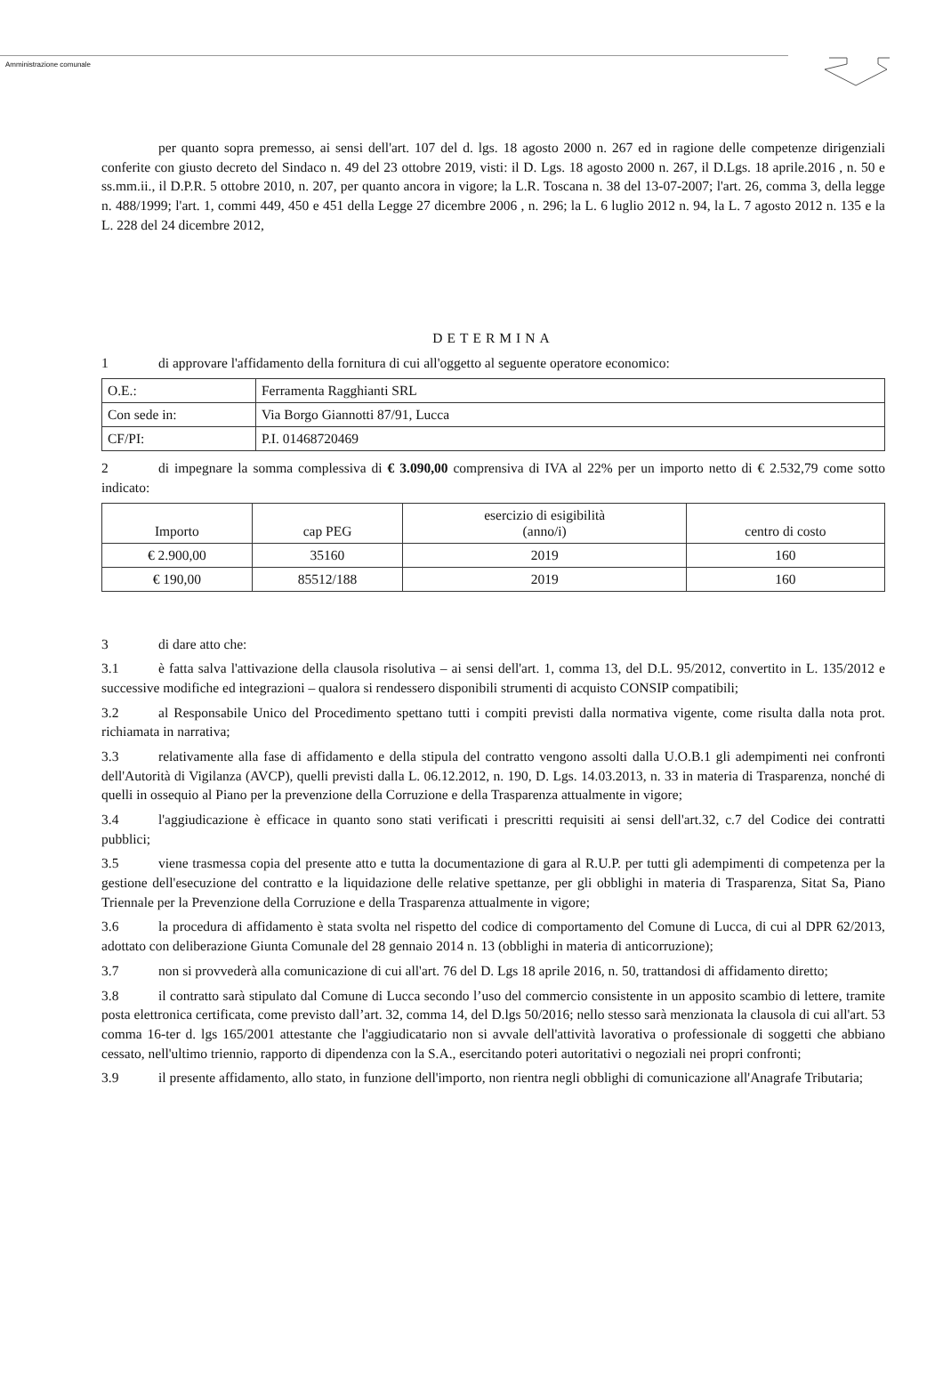Amministrazione comunale
per quanto sopra premesso, ai sensi dell'art. 107 del d. lgs. 18 agosto 2000 n. 267 ed in ragione delle competenze dirigenziali conferite con giusto decreto del Sindaco n. 49 del 23 ottobre 2019, visti: il D. Lgs. 18 agosto 2000 n. 267, il D.Lgs. 18 aprile.2016 , n. 50 e ss.mm.ii., il D.P.R. 5 ottobre 2010, n. 207, per quanto ancora in vigore; la L.R. Toscana n. 38 del 13-07-2007; l'art. 26, comma 3, della legge n. 488/1999; l'art. 1, commi 449, 450 e 451 della Legge 27 dicembre 2006 , n. 296; la L. 6 luglio 2012 n. 94, la L. 7 agosto 2012 n. 135 e la L. 228 del 24 dicembre 2012,
DETERMINA
1 di approvare l'affidamento della fornitura di cui all'oggetto al seguente operatore economico:
| O.E.: | Ferramenta Ragghianti SRL |
| Con sede in: | Via Borgo Giannotti 87/91, Lucca |
| CF/PI: | P.I. 01468720469 |
2 di impegnare la somma complessiva di € 3.090,00 comprensiva di IVA al 22% per un importo netto di € 2.532,79 come sotto indicato:
| Importo | cap PEG | esercizio di esigibilità (anno/i) | centro di costo |
| € 2.900,00 | 35160 | 2019 | 160 |
| € 190,00 | 85512/188 | 2019 | 160 |
3 di dare atto che:
3.1 è fatta salva l'attivazione della clausola risolutiva – ai sensi dell'art. 1, comma 13, del D.L. 95/2012, convertito in L. 135/2012 e successive modifiche ed integrazioni – qualora si rendessero disponibili strumenti di acquisto CONSIP compatibili;
3.2 al Responsabile Unico del Procedimento spettano tutti i compiti previsti dalla normativa vigente, come risulta dalla nota prot. richiamata in narrativa;
3.3 relativamente alla fase di affidamento e della stipula del contratto vengono assolti dalla U.O.B.1 gli adempimenti nei confronti dell'Autorità di Vigilanza (AVCP), quelli previsti dalla L. 06.12.2012, n. 190, D. Lgs. 14.03.2013, n. 33 in materia di Trasparenza, nonché di quelli in ossequio al Piano per la prevenzione della Corruzione e della Trasparenza attualmente in vigore;
3.4 l'aggiudicazione è efficace in quanto sono stati verificati i prescritti requisiti ai sensi dell'art.32, c.7 del Codice dei contratti pubblici;
3.5 viene trasmessa copia del presente atto e tutta la documentazione di gara al R.U.P. per tutti gli adempimenti di competenza per la gestione dell'esecuzione del contratto e la liquidazione delle relative spettanze, per gli obblighi in materia di Trasparenza, Sitat Sa, Piano Triennale per la Prevenzione della Corruzione e della Trasparenza attualmente in vigore;
3.6 la procedura di affidamento è stata svolta nel rispetto del codice di comportamento del Comune di Lucca, di cui al DPR 62/2013, adottato con deliberazione Giunta Comunale del 28 gennaio 2014 n. 13 (obblighi in materia di anticorruzione);
3.7 non si provvederà alla comunicazione di cui all'art. 76 del D. Lgs 18 aprile 2016, n. 50, trattandosi di affidamento diretto;
3.8 il contratto sarà stipulato dal Comune di Lucca secondo l’uso del commercio consistente in un apposito scambio di lettere, tramite posta elettronica certificata, come previsto dall’art. 32, comma 14, del D.lgs 50/2016; nello stesso sarà menzionata la clausola di cui all'art. 53 comma 16-ter d. lgs 165/2001 attestante che l'aggiudicatario non si avvale dell'attività lavorativa o professionale di soggetti che abbiano cessato, nell'ultimo triennio, rapporto di dipendenza con la S.A., esercitando poteri autoritativi o negoziali nei propri confronti;
3.9 il presente affidamento, allo stato, in funzione dell'importo, non rientra negli obblighi di comunicazione all'Anagrafe Tributaria;